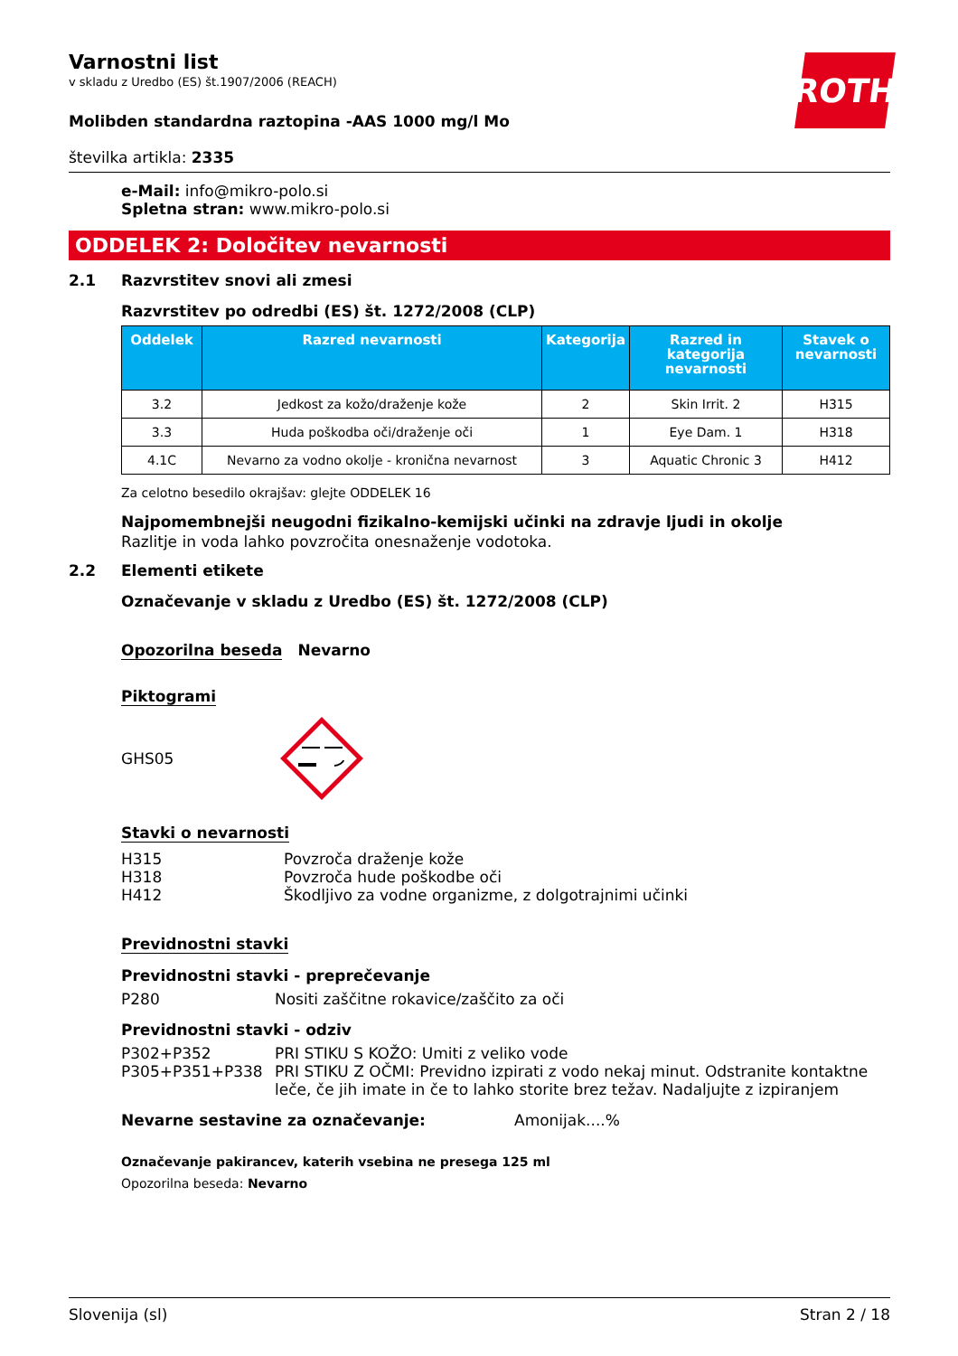Varnostni list
v skladu z Uredbo (ES) št.1907/2006 (REACH)
ROTH
Molibden standardna raztopina -AAS 1000 mg/l Mo
številka artikla: 2335
e-Mail: info@mikro-polo.si
Spletna stran: www.mikro-polo.si
ODDELEK 2: Določitev nevarnosti
2.1 Razvrstitev snovi ali zmesi
Razvrstitev po odredbi (ES) št. 1272/2008 (CLP)
| Oddelek | Razred nevarnosti | Kategorija | Razred in kategorija nevarnosti | Stavek o nevarnosti |
| --- | --- | --- | --- | --- |
| 3.2 | Jedkost za kožo/draženje kože | 2 | Skin Irrit. 2 | H315 |
| 3.3 | Huda poškodba oči/draženje oči | 1 | Eye Dam. 1 | H318 |
| 4.1C | Nevarno za vodno okolje - kronična nevarnost | 3 | Aquatic Chronic 3 | H412 |
Za celotno besedilo okrajšav: glejte ODDELEK 16
Najpomembnejši neugodni fizikalno-kemijski učinki na zdravje ljudi in okolje
Razlitje in voda lahko povzročita onesnaženje vodotoka.
2.2 Elementi etikete
Označevanje v skladu z Uredbo (ES) št. 1272/2008 (CLP)
Opozorilna beseda Nevarno
Piktogrami
GHS05
Stavki o nevarnosti
H315 Povzroča draženje kože
H318 Povzroča hude poškodbe oči
H412 Škodljivo za vodne organizme, z dolgotrajnimi učinki
Previdnostni stavki
Previdnostni stavki - preprečevanje
P280 Nositi zaščitne rokavice/zaščito za oči
Previdnostni stavki - odziv
P302+P352 PRI STIKU S KOŽO: Umiti z veliko vode
P305+P351+P338 PRI STIKU Z OČMI: Previdno izpirati z vodo nekaj minut. Odstranite kontaktne leče, če jih imate in če to lahko storite brez težav. Nadaljujte z izpiranjem
Nevarne sestavine za označevanje: Amonijak....%
Označevanje pakirancev, katerih vsebina ne presega 125 ml
Opozorilna beseda: Nevarno
Slovenija (sl) Stran 2 / 18